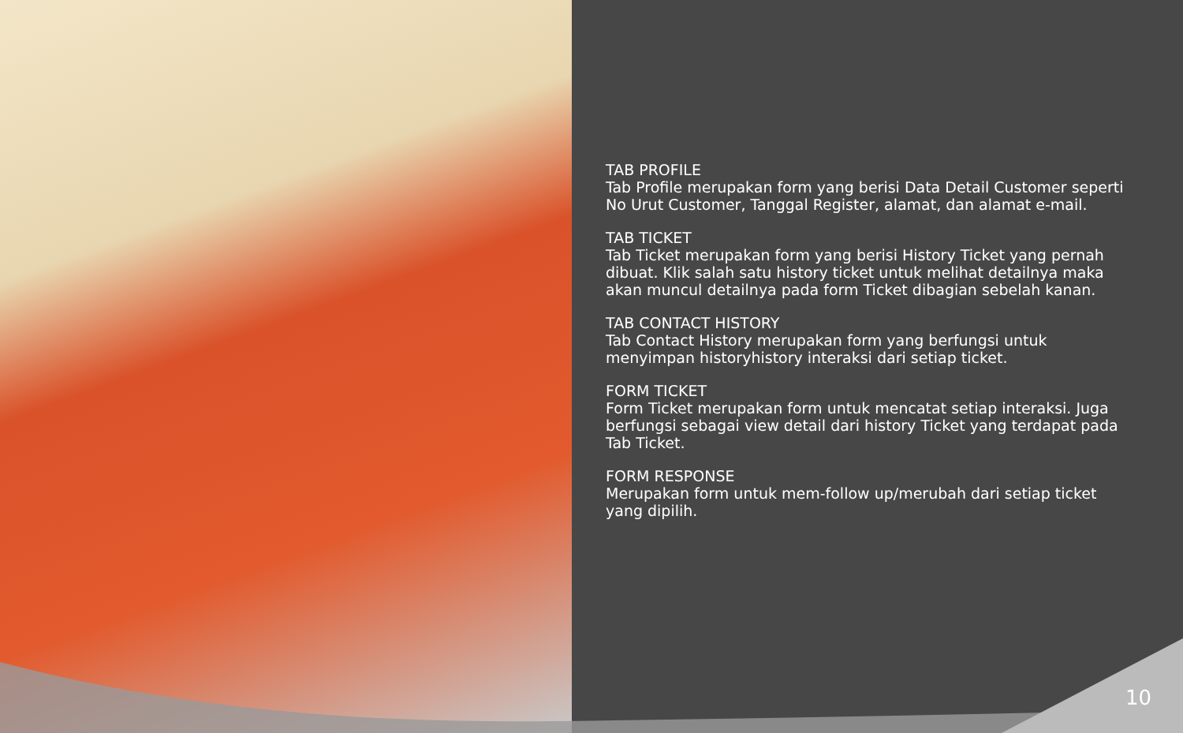TAB PROFILE
Tab Profile merupakan form yang berisi Data Detail Customer seperti No Urut Customer, Tanggal Register, alamat, dan alamat e-mail.
TAB TICKET
Tab Ticket merupakan form yang berisi History Ticket yang pernah dibuat. Klik salah satu history ticket untuk melihat detailnya maka akan muncul detailnya pada form Ticket dibagian sebelah kanan.
TAB CONTACT HISTORY
Tab Contact History merupakan form yang berfungsi untuk menyimpan historyhistory interaksi dari setiap ticket.
FORM TICKET
Form Ticket merupakan form untuk mencatat setiap interaksi. Juga berfungsi sebagai view detail dari history Ticket yang terdapat pada Tab Ticket.
FORM RESPONSE
Merupakan form untuk mem-follow up/merubah dari setiap ticket yang dipilih.
10